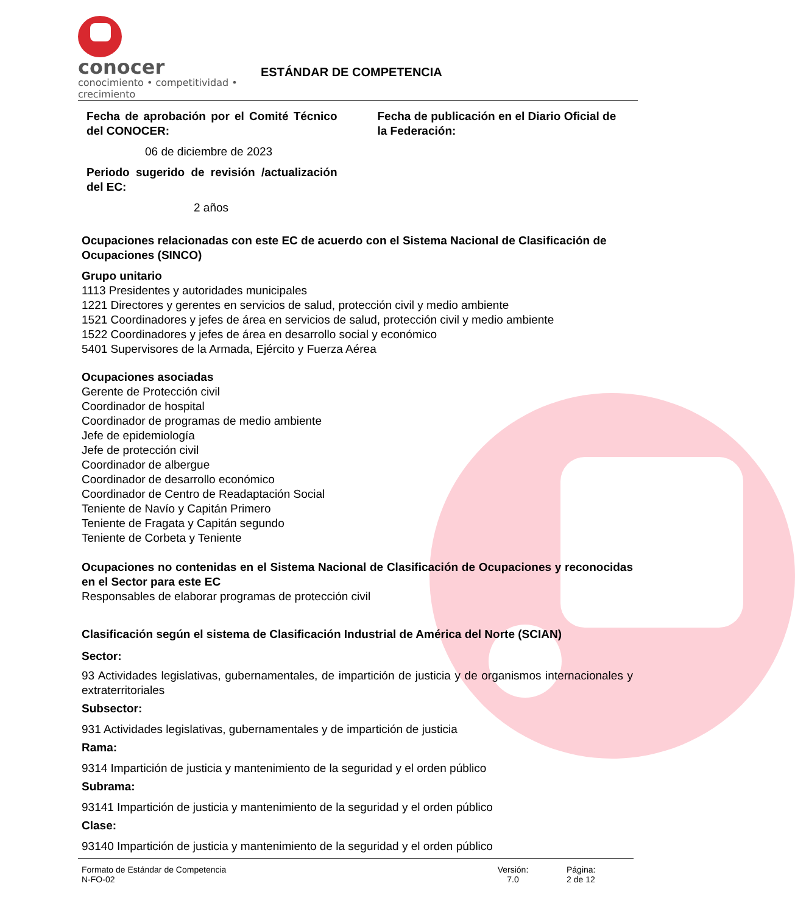conocer
conocimiento • competitividad • crecimiento
ESTÁNDAR DE COMPETENCIA
Fecha de aprobación por el Comité Técnico del CONOCER:
06 de diciembre de 2023
Periodo sugerido de revisión /actualización del EC:
2 años
Fecha de publicación en el Diario Oficial de la Federación:
Ocupaciones relacionadas con este EC de acuerdo con el Sistema Nacional de Clasificación de Ocupaciones (SINCO)
Grupo unitario
1113 Presidentes y autoridades municipales
1221 Directores y gerentes en servicios de salud, protección civil y medio ambiente
1521 Coordinadores y jefes de área en servicios de salud, protección civil y medio ambiente
1522 Coordinadores y jefes de área en desarrollo social y económico
5401 Supervisores de la Armada, Ejército y Fuerza Aérea
Ocupaciones asociadas
Gerente de Protección civil
Coordinador de hospital
Coordinador de programas de medio ambiente
Jefe de epidemiología
Jefe de protección civil
Coordinador de albergue
Coordinador de desarrollo económico
Coordinador de Centro de Readaptación Social
Teniente de Navío y Capitán Primero
Teniente de Fragata y Capitán segundo
Teniente de Corbeta y Teniente
Ocupaciones no contenidas en el Sistema Nacional de Clasificación de Ocupaciones y reconocidas en el Sector para este EC
Responsables de elaborar programas de protección civil
Clasificación según el sistema de Clasificación Industrial de América del Norte (SCIAN)
Sector:
93 Actividades legislativas, gubernamentales, de impartición de justicia y de organismos internacionales y extraterritoriales
Subsector:
931 Actividades legislativas, gubernamentales y de impartición de justicia
Rama:
9314 Impartición de justicia y mantenimiento de la seguridad y el orden público
Subrama:
93141 Impartición de justicia y mantenimiento de la seguridad y el orden público
Clase:
93140 Impartición de justicia y mantenimiento de la seguridad y el orden público
Formato de Estándar de Competencia
N-FO-02
Versión:
7.0
Página:
2 de 12